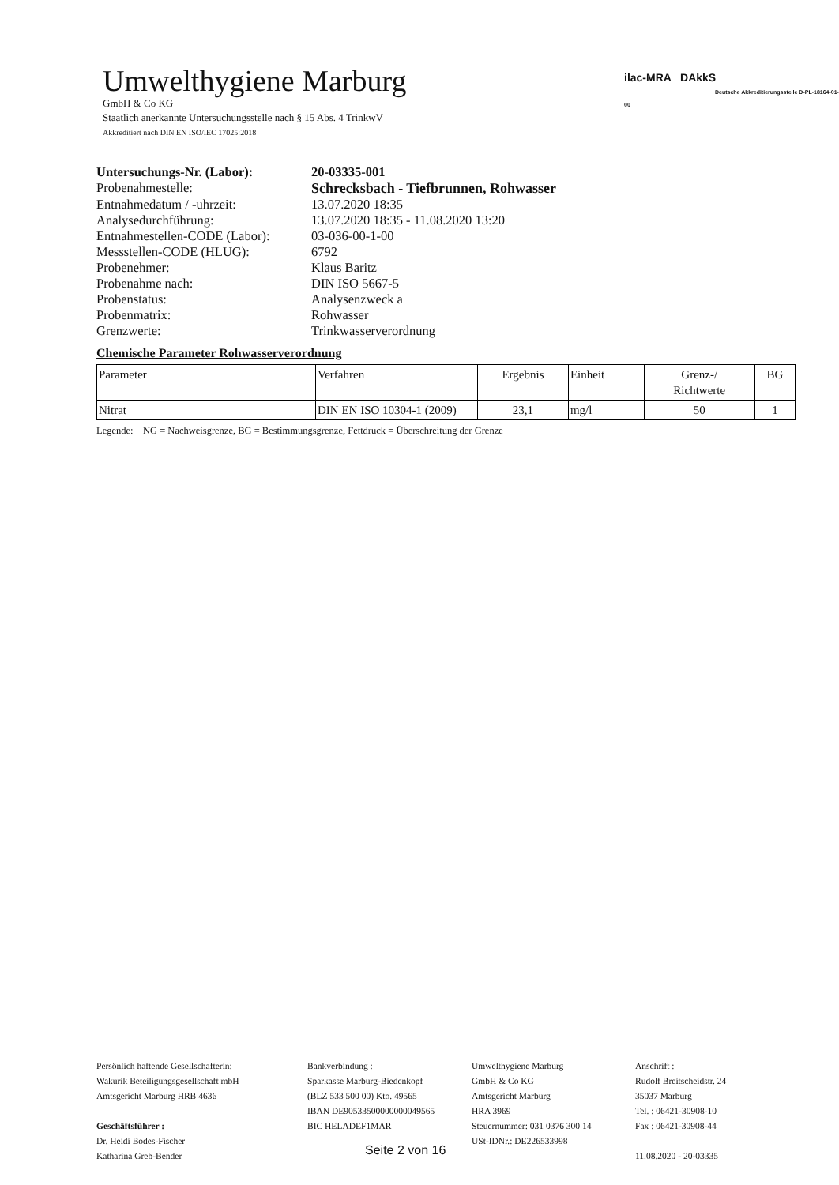Umwelthygiene Marburg
GmbH & Co KG
Staatlich anerkannte Untersuchungsstelle nach § 15 Abs. 4 TrinkwV
Akkreditiert nach DIN EN ISO/IEC 17025:2018
ilac-MRA DAkkS
Deutsche Akkreditierungsstelle D-PL-18164-01-00
| Untersuchungs-Nr. (Labor): | 20-03335-001 |
| Probenahmestelle: | Schrecksbach - Tiefbrunnen, Rohwasser |
| Entnahmedatum / -uhrzeit: | 13.07.2020 18:35 |
| Analysedurchführung: | 13.07.2020 18:35 - 11.08.2020 13:20 |
| Entnahmestellen-CODE (Labor): | 03-036-00-1-00 |
| Messstellen-CODE (HLUG): | 6792 |
| Probenehmer: | Klaus Baritz |
| Probenahme nach: | DIN ISO 5667-5 |
| Probenstatus: | Analysenzweck a |
| Probenmatrix: | Rohwasser |
| Grenzwerte: | Trinkwasserverordnung |
Chemische Parameter Rohwasserverordnung
| Parameter | Verfahren | Ergebnis | Einheit | Grenz-/ Richtwerte | BG |
| --- | --- | --- | --- | --- | --- |
| Nitrat | DIN EN ISO 10304-1 (2009) | 23,1 | mg/l | 50 | 1 |
Legende: NG = Nachweisgrenze, BG = Bestimmungsgrenze, Fettdruck = Überschreitung der Grenze
Persönlich haftende Gesellschafterin:
Wakurik Beteiligungsgesellschaft mbH
Amtsgericht Marburg HRB 4636
Geschäftsführer :
Dr. Heidi Bodes-Fischer
Katharina Greb-Bender
Bankverbindung :
Sparkasse Marburg-Biedenkopf
(BLZ 533 500 00) Kto. 49565
IBAN DE90533500000000049565
BIC HELADEF1MAR
Umwelthygiene Marburg
GmbH & Co KG
Amtsgericht Marburg
HRA 3969
Steuernummer: 031 0376 300 14
USt-IDNr.: DE226533998
Anschrift :
Rudolf Breitscheidstr. 24
35037 Marburg
Tel. : 06421-30908-10
Fax : 06421-30908-44
11.08.2020 - 20-03335
Seite 2 von 16